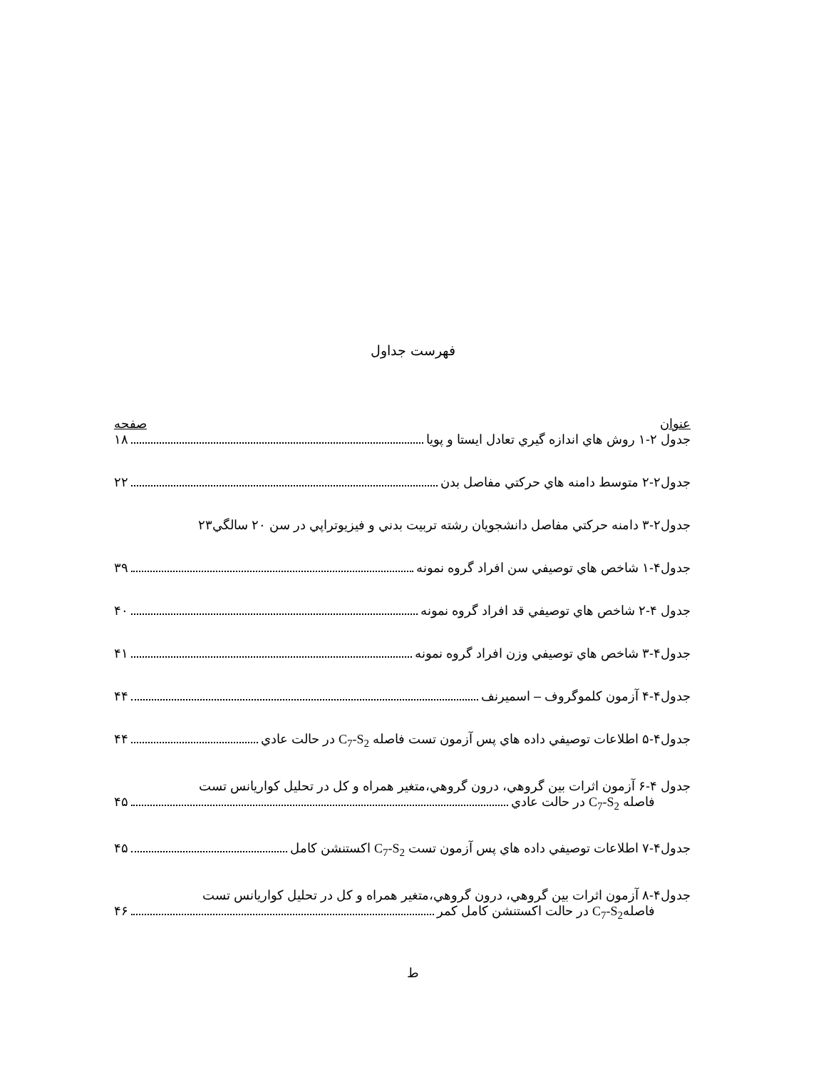فهرست جداول
عنوان صفحه
جدول ۲-۱ روش هاي اندازه گيري تعادل ايستا و پويا ۱۸
جدول۲-۲ متوسط دامنه هاي حركتي مفاصل بدن ۲۲
جدول۲-۳ دامنه حركتي مفاصل دانشجويان رشته تربيت بدني و فيزيوتراپي در سن ۲۰ سالگي ۲۳
جدول۴-۱ شاخص هاي توصيفي سن افراد گروه نمونه ۳۹
جدول ۴-۲ شاخص هاي توصيفي قد افراد گروه نمونه ۴۰
جدول۴-۳ شاخص هاي توصيفي وزن افراد گروه نمونه ۴۱
جدول۴-۴ آزمون كلموگروف – اسميرنف ۴۴
جدول۴-۵ اطلاعات توصيفي داده هاي پس آزمون تست فاصله C<sub>7</sub>-S<sub>2</sub> در حالت عادي ۴۴
جدول ۴-۶ آزمون اثرات بين گروهي، درون گروهي،متغير همراه و كل در تحليل كواريانس تست
فاصله C<sub>7</sub>-S<sub>2</sub> در حالت عادي ۴۵
جدول۴-۷ اطلاعات توصيفي داده هاي پس آزمون تست C<sub>7</sub>-S<sub>2</sub> اكستنشن كامل ۴۵
جدول۴-۸ آزمون اثرات بين گروهي، درون گروهي،متغير همراه و كل در تحليل كواريانس تست
فاصلهC<sub>7</sub>-S<sub>2</sub> در حالت اكستنشن كامل كمر ۴۶
ط